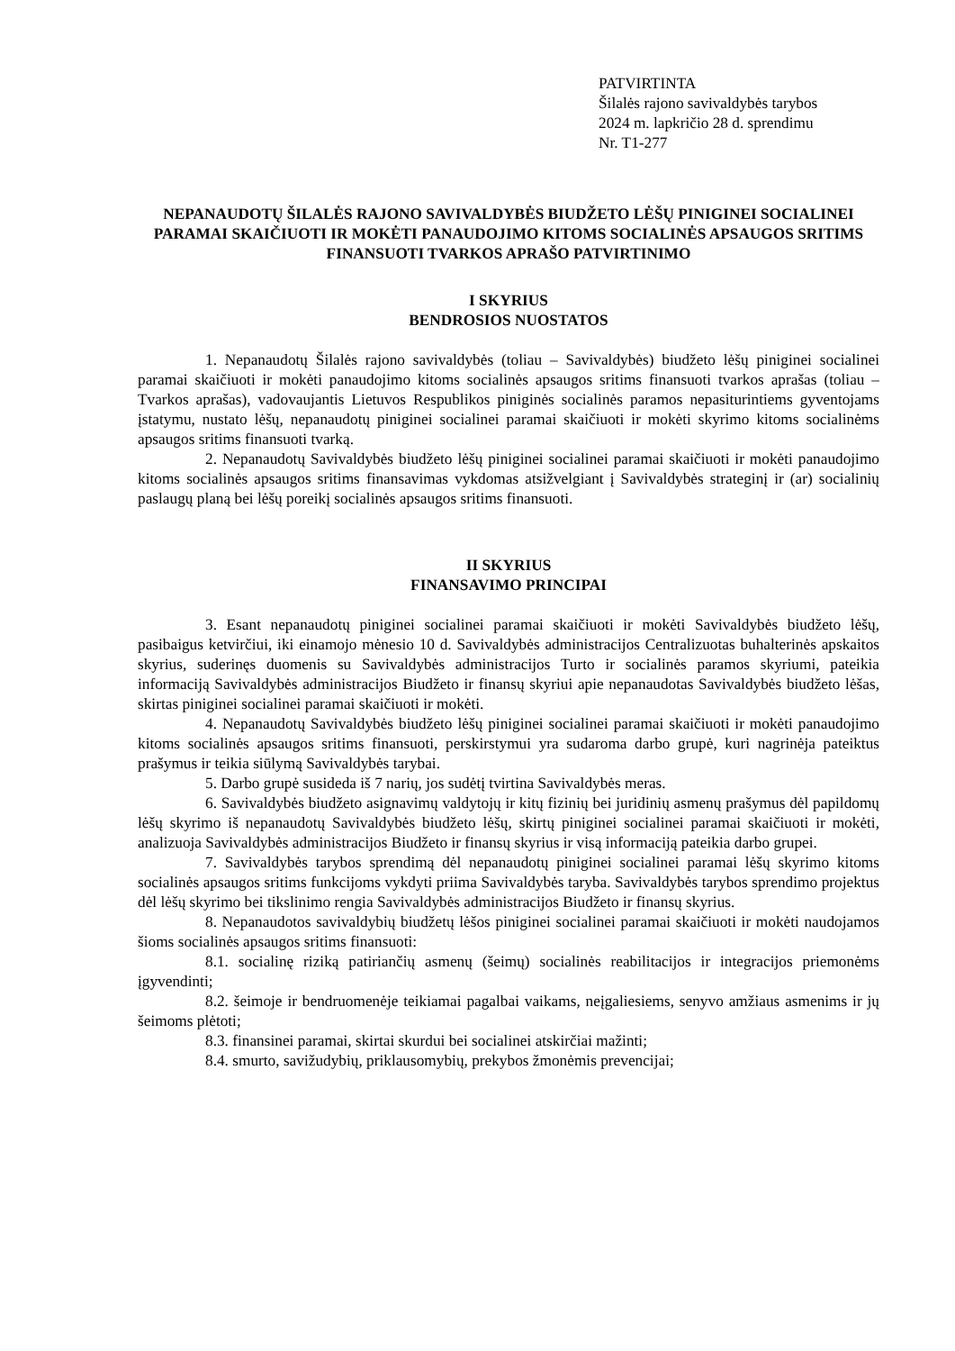PATVIRTINTA
Šilalės rajono savivaldybės tarybos
2024 m. lapkričio 28 d. sprendimu
Nr. T1-277
NEPANAUDOTŲ ŠILALĖS RAJONO SAVIVALDYBĖS BIUDŽETO LĖŠŲ PINIGINEI SOCIALINEI PARAMAI SKAIČIUOTI IR MOKĖTI PANAUDOJIMO KITOMS SOCIALINĖS APSAUGOS SRITIMS FINANSUOTI TVARKOS APRAŠO PATVIRTINIMO
I SKYRIUS
BENDROSIOS NUOSTATOS
1. Nepanaudotų Šilalės rajono savivaldybės (toliau – Savivaldybės) biudžeto lėšų piniginei socialinei paramai skaičiuoti ir mokėti panaudojimo kitoms socialinės apsaugos sritims finansuoti tvarkos aprašas (toliau – Tvarkos aprašas), vadovaujantis Lietuvos Respublikos piniginės socialinės paramos nepasiturintiems gyventojams įstatymu, nustato lėšų, nepanaudotų piniginei socialinei paramai skaičiuoti ir mokėti skyrimo kitoms socialinėms apsaugos sritims finansuoti tvarką.
2. Nepanaudotų Savivaldybės biudžeto lėšų piniginei socialinei paramai skaičiuoti ir mokėti panaudojimo kitoms socialinės apsaugos sritims finansavimas vykdomas atsižvelgiant į Savivaldybės strateginį ir (ar) socialinių paslaugų planą bei lėšų poreikį socialinės apsaugos sritims finansuoti.
II SKYRIUS
FINANSAVIMO PRINCIPAI
3. Esant nepanaudotų piniginei socialinei paramai skaičiuoti ir mokėti Savivaldybės biudžeto lėšų, pasibaigus ketvirčiui, iki einamojo mėnesio 10 d. Savivaldybės administracijos Centralizuotas buhalterinės apskaitos skyrius, suderinęs duomenis su Savivaldybės administracijos Turto ir socialinės paramos skyriumi, pateikia informaciją Savivaldybės administracijos Biudžeto ir finansų skyriui apie nepanaudotas Savivaldybės biudžeto lėšas, skirtas piniginei socialinei paramai skaičiuoti ir mokėti.
4. Nepanaudotų Savivaldybės biudžeto lėšų piniginei socialinei paramai skaičiuoti ir mokėti panaudojimo kitoms socialinės apsaugos sritims finansuoti, perskirstymui yra sudaroma darbo grupė, kuri nagrinėja pateiktus prašymus ir teikia siūlymą Savivaldybės tarybai.
5. Darbo grupė susideda iš 7 narių, jos sudėtį tvirtina Savivaldybės meras.
6. Savivaldybės biudžeto asignavimų valdytojų ir kitų fizinių bei juridinių asmenų prašymus dėl papildomų lėšų skyrimo iš nepanaudotų Savivaldybės biudžeto lėšų, skirtų piniginei socialinei paramai skaičiuoti ir mokėti, analizuoja Savivaldybės administracijos Biudžeto ir finansų skyrius ir visą informaciją pateikia darbo grupei.
7. Savivaldybės tarybos sprendimą dėl nepanaudotų piniginei socialinei paramai lėšų skyrimo kitoms socialinės apsaugos sritims funkcijoms vykdyti priima Savivaldybės taryba. Savivaldybės tarybos sprendimo projektus dėl lėšų skyrimo bei tikslinimo rengia Savivaldybės administracijos Biudžeto ir finansų skyrius.
8. Nepanaudotos savivaldybių biudžetų lėšos piniginei socialinei paramai skaičiuoti ir mokėti naudojamos šioms socialinės apsaugos sritims finansuoti:
8.1. socialinę riziką patiriančių asmenų (šeimų) socialinės reabilitacijos ir integracijos priemonėms įgyvendinti;
8.2. šeimoje ir bendruomenėje teikiamai pagalbai vaikams, neįgaliesiems, senyvo amžiaus asmenims ir jų šeimoms plėtoti;
8.3. finansinei paramai, skirtai skurdui bei socialinei atskirčiai mažinti;
8.4. smurto, savižudybių, priklausomybių, prekybos žmonėmis prevencijai;